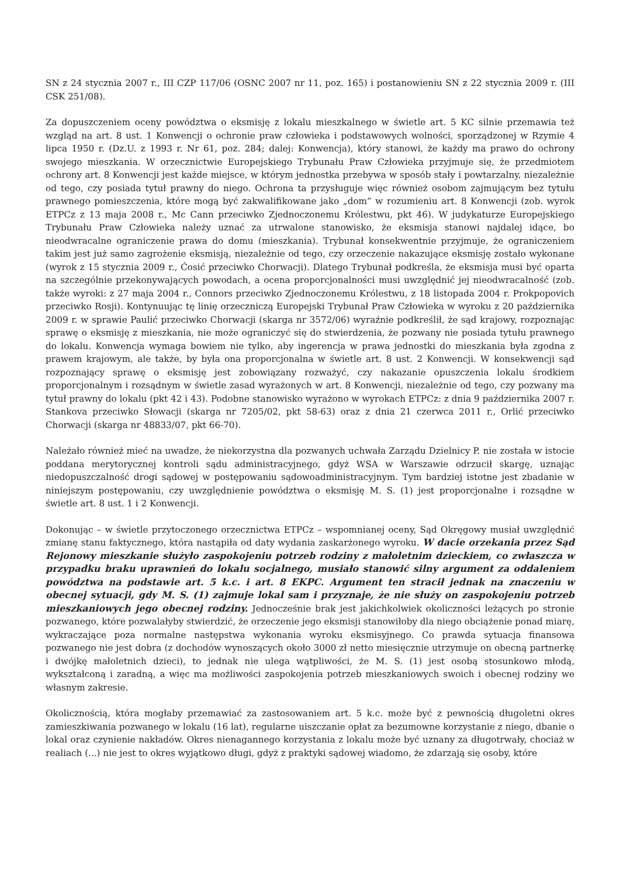SN z 24 stycznia 2007 r., III CZP 117/06 (OSNC 2007 nr 11, poz. 165) i postanowieniu SN z 22 stycznia 2009 r. (III CSK 251/08).
Za dopuszczeniem oceny powództwa o eksmisję z lokalu mieszkalnego w świetle art. 5 KC silnie przemawia też wzgląd na art. 8 ust. 1 Konwencji o ochronie praw człowieka i podstawowych wolności, sporządzonej w Rzymie 4 lipca 1950 r. (Dz.U. z 1993 r. Nr 61, poz. 284; dalej: Konwencja), który stanowi, że każdy ma prawo do ochrony swojego mieszkania. W orzecznictwie Europejskiego Trybunału Praw Człowieka przyjmuje się, że przedmiotem ochrony art. 8 Konwencji jest każde miejsce, w którym jednostka przebywa w sposób stały i powtarzalny, niezależnie od tego, czy posiada tytuł prawny do niego. Ochrona ta przysługuje więc również osobom zajmującym bez tytułu prawnego pomieszczenia, które mogą być zakwalifikowane jako „dom” w rozumieniu art. 8 Konwencji (zob. wyrok ETPCz z 13 maja 2008 r., Mc Cann przeciwko Zjednoczonemu Królestwu, pkt 46). W judykaturze Europejskiego Trybunału Praw Człowieka należy uznać za utrwalone stanowisko, że eksmisja stanowi najdalej idące, bo nieodwracalne ograniczenie prawa do domu (mieszkania). Trybunał konsekwentnie przyjmuje, że ograniczeniem takim jest już samo zagrożenie eksmisją, niezależnie od tego, czy orzeczenie nakazujące eksmisję zostało wykonane (wyrok z 15 stycznia 2009 r., Ćosić przeciwko Chorwacji). Dlatego Trybunał podkreśla, że eksmisja musi być oparta na szczególnie przekonywających powodach, a ocena proporcjonalności musi uwzględnić jej nieodwracalność (zob. także wyroki: z 27 maja 2004 r., Connors przeciwko Zjednoczonemu Królestwu, z 18 listopada 2004 r. Prokpopovich przeciwko Rosji). Kontynuując tę linię orzeczniczą Europejski Trybunał Praw Człowieka w wyroku z 20 października 2009 r. w sprawie Paulić przeciwko Chorwacji (skarga nr 3572/06) wyraźnie podkreślił, że sąd krajowy, rozpoznając sprawę o eksmisję z mieszkania, nie może ograniczyć się do stwierdzenia, że pozwany nie posiada tytułu prawnego do lokalu. Konwencja wymaga bowiem nie tylko, aby ingerencja w prawa jednostki do mieszkania była zgodna z prawem krajowym, ale także, by była ona proporcjonalna w świetle art. 8 ust. 2 Konwencji. W konsekwencji sąd rozpoznający sprawę o eksmisję jest zobowiązany rozważyć, czy nakazanie opuszczenia lokalu środkiem proporcjonalnym i rozsądnym w świetle zasad wyrażonych w art. 8 Konwencji, niezależnie od tego, czy pozwany ma tytuł prawny do lokalu (pkt 42 i 43). Podobne stanowisko wyrażono w wyrokach ETPCz: z dnia 9 października 2007 r. Stankova przeciwko Słowacji (skarga nr 7205/02, pkt 58-63) oraz z dnia 21 czerwca 2011 r., Orlić przeciwko Chorwacji (skarga nr 48833/07, pkt 66-70).
Należało również mieć na uwadze, że niekorzystna dla pozwanych uchwała Zarządu Dzielnicy P. nie została w istocie poddana merytorycznej kontroli sądu administracyjnego, gdyż WSA w Warszawie odrzucił skargę, uznając niedopuszczalność drogi sądowej w postępowaniu sądowoadministracyjnym. Tym bardziej istotne jest zbadanie w niniejszym postępowaniu, czy uwzględnienie powództwa o eksmisję M. S. (1) jest proporcjonalne i rozsądne w świetle art. 8 ust. 1 i 2 Konwencji.
Dokonując – w świetle przytoczonego orzecznictwa ETPCz – wspomnianej oceny, Sąd Okręgowy musiał uwzględnić zmianę stanu faktycznego, która nastąpiła od daty wydania zaskarżonego wyroku. W dacie orzekania przez Sąd Rejonowy mieszkanie służyło zaspokojeniu potrzeb rodziny z małoletnim dzieckiem, co zwłaszcza w przypadku braku uprawnień do lokalu socjalnego, musiało stanowić silny argument za oddaleniem powództwa na podstawie art. 5 k.c. i art. 8 EKPC. Argument ten stracił jednak na znaczeniu w obecnej sytuacji, gdy M. S. (1) zajmuje lokal sam i przyznaje, że nie służy on zaspokojeniu potrzeb mieszkaniowych jego obecnej rodziny. Jednocześnie brak jest jakichkolwiek okoliczności leżących po stronie pozwanego, które pozwalałyby stwierdzić, że orzeczenie jego eksmisji stanowiłoby dla niego obciążenie ponad miarę, wykraczające poza normalne następstwa wykonania wyroku eksmisyjnego. Co prawda sytuacja finansowa pozwanego nie jest dobra (z dochodów wynoszących około 3000 zł netto miesięcznie utrzymuje on obecną partnerkę i dwójkę małoletnich dzieci), to jednak nie ulega wątpliwości, że M. S. (1) jest osobą stosunkowo młodą, wykształconą i zaradną, a więc ma możliwości zaspokojenia potrzeb mieszkaniowych swoich i obecnej rodziny we własnym zakresie.
Okolicznością, która mogłaby przemawiać za zastosowaniem art. 5 k.c. może być z pewnością długoletni okres zamieszkiwania pozwanego w lokalu (16 lat), regularne uiszczanie opłat za bezumowne korzystanie z niego, dbanie o lokal oraz czynienie nakładów. Okres nienagannego korzystania z lokalu może być uznany za długotrwały, chociaż w realiach (...) nie jest to okres wyjątkowo długi, gdyż z praktyki sądowej wiadomo, że zdarzają się osoby, które